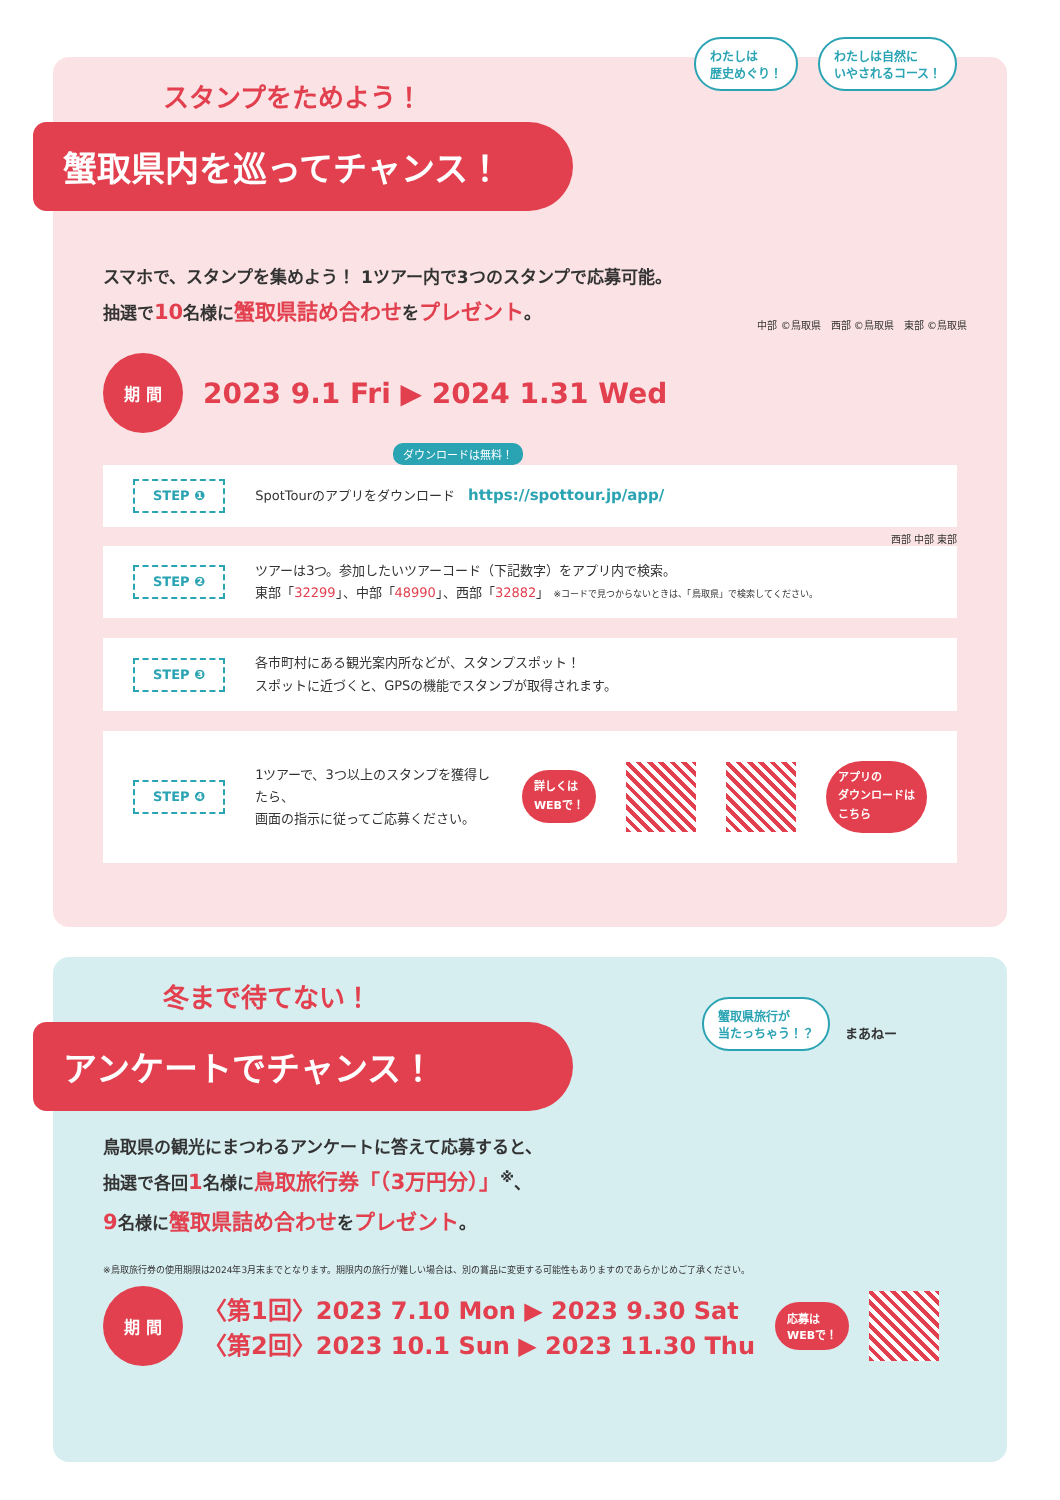わたしは
歴史めぐり！ わたしは自然に
いやされるコース！
スタンプをためよう！
蟹取県内を巡ってチャンス！
スマホで、スタンプを集めよう！ 1ツアー内で3つのスタンプで応募可能。
抽選で10名様に蟹取県詰め合わせをプレゼント。
中部 ©鳥取県　西部 ©鳥取県　東部 ©鳥取県
期 間
2023 9.1 Fri ▶ 2024 1.31 Wed
ダウンロードは無料！
STEP ❶ SpotTourのアプリをダウンロード　https://spottour.jp/app/
西部 中部 東部
STEP ❷ ツアーは3つ。参加したいツアーコード（下記数字）をアプリ内で検索。
東部「32299」、中部「48990」、西部「32882」 ※コードで見つからないときは、「鳥取県」で検索してください。
STEP ❸ 各市町村にある観光案内所などが、スタンプスポット！
スポットに近づくと、GPSの機能でスタンプが取得されます。
STEP ❹ 1ツアーで、3つ以上のスタンプを獲得したら、
画面の指示に従ってご応募ください。 詳しくは
WEBで！ アプリの
ダウンロードは
こちら
蟹取県旅行が
当たっちゃう！？ まあねー
冬まで待てない！
アンケートでチャンス！
鳥取県の観光にまつわるアンケートに答えて応募すると、
抽選で各回1名様に鳥取旅行券「（3万円分）」<sup>※</sup>、
9名様に蟹取県詰め合わせをプレゼント。
※鳥取旅行券の使用期限は2024年3月末までとなります。期限内の旅行が難しい場合は、別の賞品に変更する可能性もありますのであらかじめご了承ください。
期 間
〈第1回〉2023 7.10 Mon ▶ 2023 9.30 Sat
〈第2回〉2023 10.1 Sun ▶ 2023 11.30 Thu
応募は
WEBで！